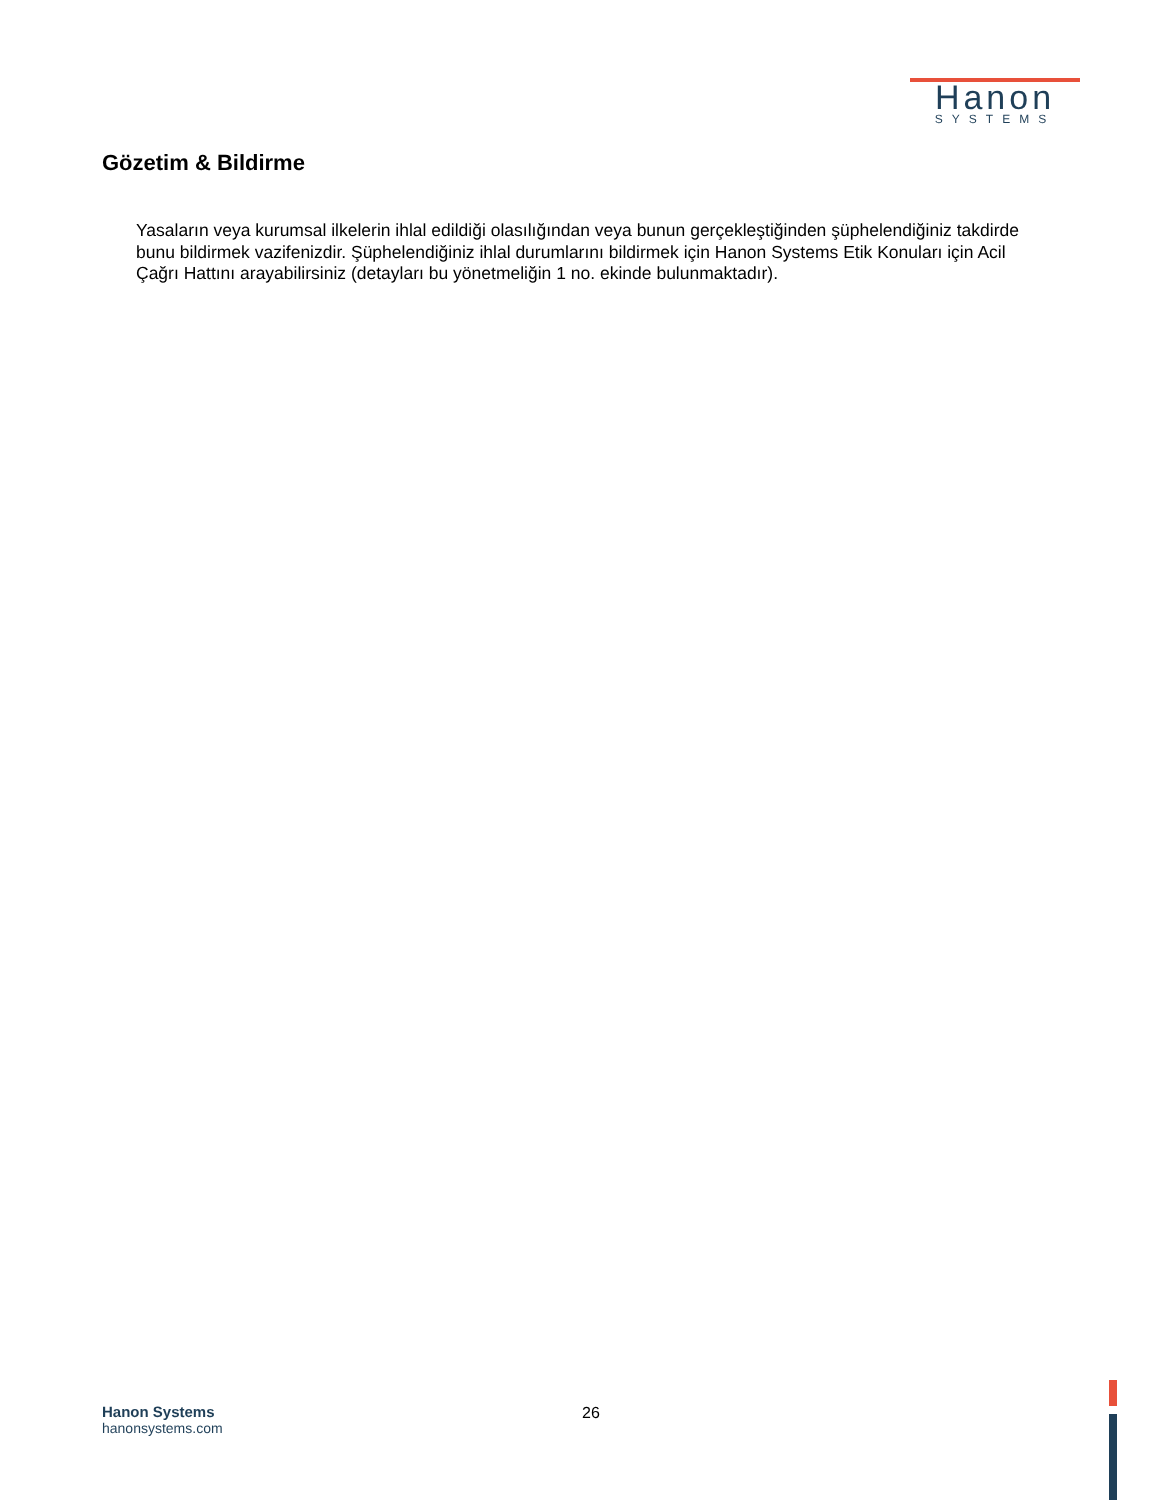Hanon
SYSTEMS
Gözetim & Bildirme
Yasaların veya kurumsal ilkelerin ihlal edildiği olasılığından veya bunun gerçekleştiğinden şüphelendiğiniz takdirde bunu bildirmek vazifenizdir. Şüphelendiğiniz ihlal durumlarını bildirmek için Hanon Systems Etik Konuları için Acil Çağrı Hattını arayabilirsiniz (detayları bu yönetmeliğin 1 no. ekinde bulunmaktadır).
Hanon Systems
hanonsystems.com
26